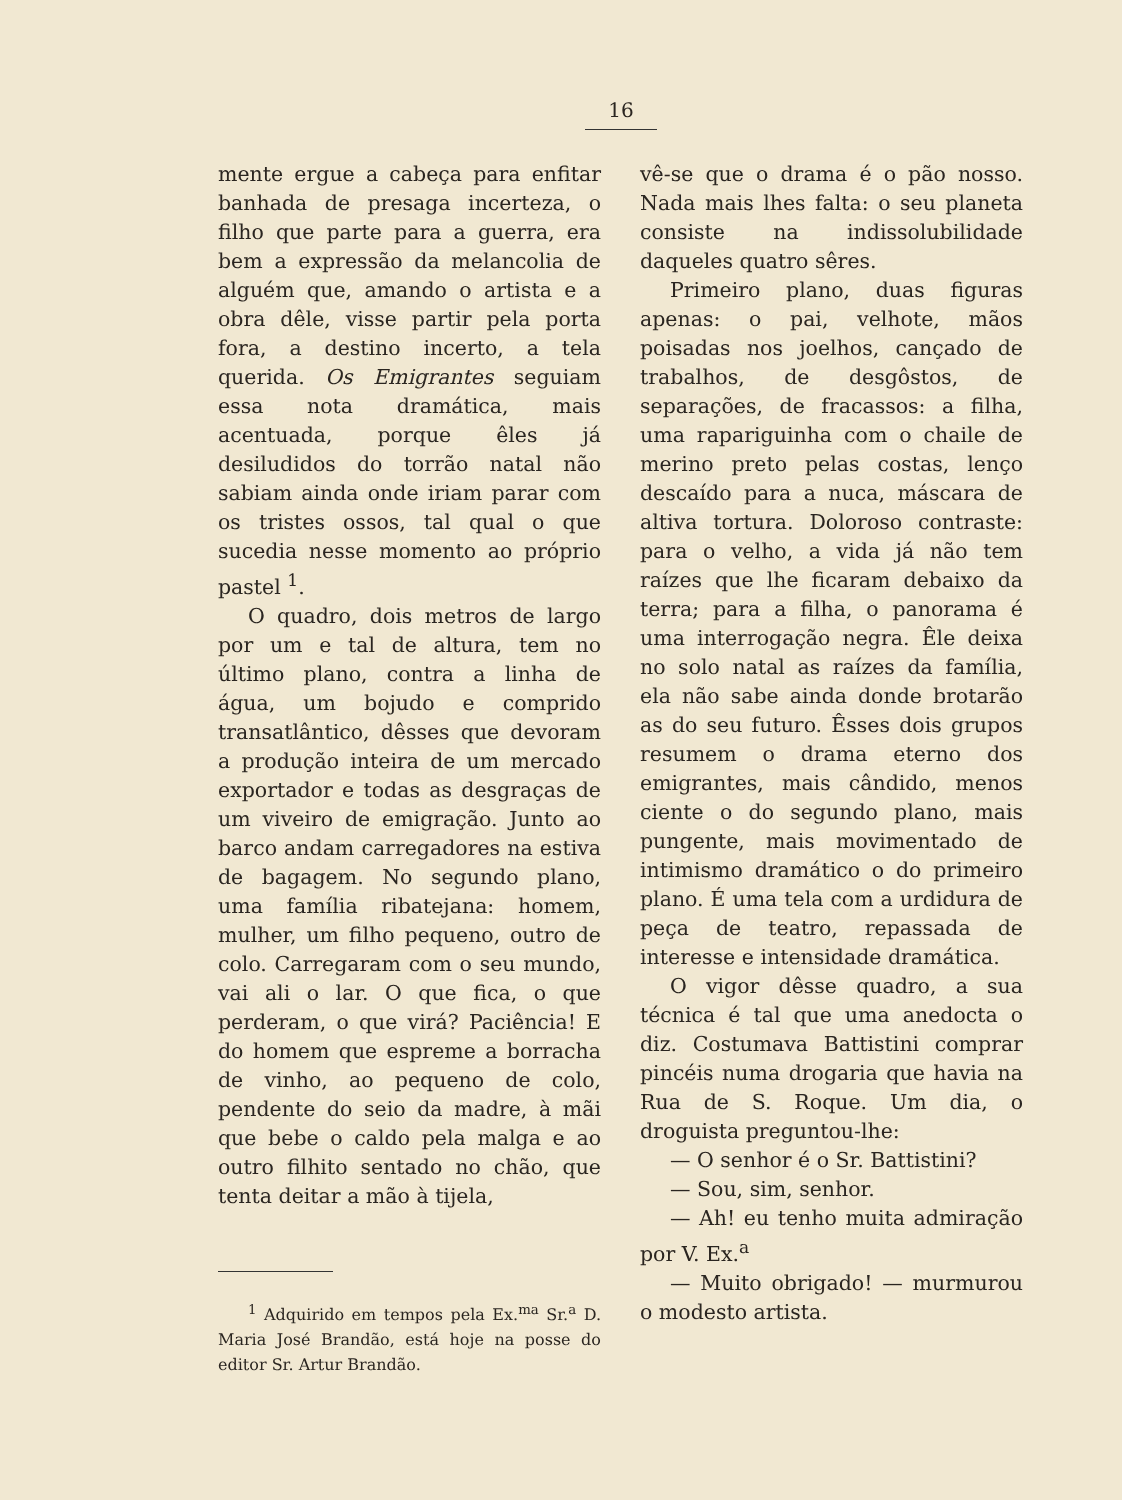16
mente ergue a cabeça para enfitar banhada de presaga incerteza, o filho que parte para a guerra, era bem a expressão da melancolia de alguém que, amando o artista e a obra dêle, visse partir pela porta fora, a destino incerto, a tela querida. Os Emigrantes seguiam essa nota dramática, mais acentuada, porque êles já desiludidos do torrão natal não sabiam ainda onde iriam parar com os tristes ossos, tal qual o que sucedia nesse momento ao próprio pastel <sup>1</sup>.
O quadro, dois metros de largo por um e tal de altura, tem no último plano, contra a linha de água, um bojudo e comprido transatlântico, dêsses que devoram a produção inteira de um mercado exportador e todas as desgraças de um viveiro de emigração. Junto ao barco andam carregadores na estiva de bagagem. No segundo plano, uma família ribatejana: homem, mulher, um filho pequeno, outro de colo. Carregaram com o seu mundo, vai ali o lar. O que fica, o que perderam, o que virá? Paciência! E do homem que espreme a borracha de vinho, ao pequeno de colo, pendente do seio da madre, à mãi que bebe o caldo pela malga e ao outro filhito sentado no chão, que tenta deitar a mão à tijela,
<sup>1</sup> Adquirido em tempos pela Ex.<sup>ma</sup> Sr.<sup>a</sup> D. Maria José Brandão, está hoje na posse do editor Sr. Artur Brandão.
vê-se que o drama é o pão nosso. Nada mais lhes falta: o seu planeta consiste na indissolubilidade daqueles quatro sêres.
Primeiro plano, duas figuras apenas: o pai, velhote, mãos poisadas nos joelhos, cançado de trabalhos, de desgôstos, de separações, de fracassos: a filha, uma rapariguinha com o chaile de merino preto pelas costas, lenço descaído para a nuca, máscara de altiva tortura. Doloroso contraste: para o velho, a vida já não tem raízes que lhe ficaram debaixo da terra; para a filha, o panorama é uma interrogação negra. Êle deixa no solo natal as raízes da família, ela não sabe ainda donde brotarão as do seu futuro. Êsses dois grupos resumem o drama eterno dos emigrantes, mais cândido, menos ciente o do segundo plano, mais pungente, mais movimentado de intimismo dramático o do primeiro plano. É uma tela com a urdidura de peça de teatro, repassada de interesse e intensidade dramática.
O vigor dêsse quadro, a sua técnica é tal que uma anedocta o diz. Costumava Battistini comprar pincéis numa drogaria que havia na Rua de S. Roque. Um dia, o droguista preguntou-lhe:
— O senhor é o Sr. Battistini?
— Sou, sim, senhor.
— Ah! eu tenho muita admiração por V. Ex.<sup>a</sup>
— Muito obrigado! — murmurou o modesto artista.